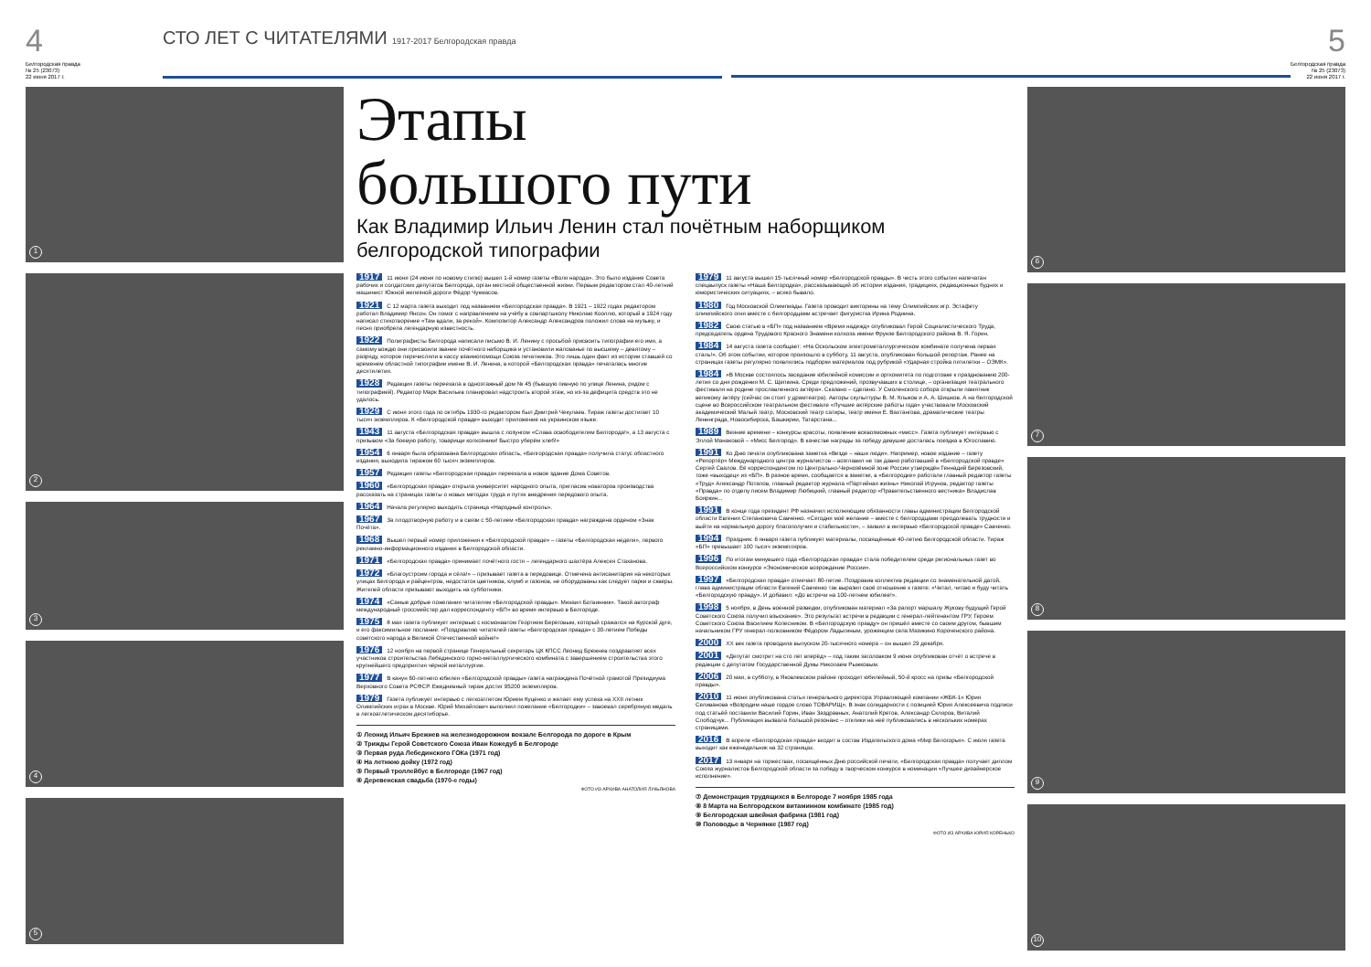4
Белгородская правда
№ 25 (23073)
22 июня 2017 г.
СТО ЛЕТ С ЧИТАТЕЛЯМИ 1917-2017 Белгородская правда
5
Белгородская правда
№ 25 (23073)
22 июня 2017 г.
1
2
3
4
5
Этапы
большого пути
Как Владимир Ильич Ленин стал почётным наборщиком белгородской типографии
1917 11 июня (24 июня по новому стилю) вышел 1-й номер газеты «Воля народа». Это было издание Совета рабочих и солдатских депутатов Белгорода, орган местной общественной жизни. Первым редактором стал 40-летний машинист Южной железной дороги Фёдор Чукмасов.
1921 С 12 марта газета выходит под названием «Белгородская правда». В 1921 – 1922 годах редактором работал Владимир Янсон. Он помог с направлением на учёбу в совпартшколу Николаю Кооллю, который в 1924 году написал стихотворение «Там вдали, за рекой». Композитор Александр Александров положил слова на музыку, и песня приобрела легендарную известность.
1922 Полиграфисты Белгорода написали письмо В. И. Ленину с просьбой присвоить типографии его имя, а самому вождю они присвоили звание почётного наборщика и установили жалованье по высшему – девятому – разряду, которое перечисляли в кассу взаимопомощи Союза печатников. Это лишь один факт из истории ставшей со временем областной типографии имени В. И. Ленина, в которой «Белгородская правда» печаталась многие десятилетия.
1928 Редакция газеты переехала в одноэтажный дом № 45 (бывшую пивную по улице Ленина, рядом с типографией). Редактор Марк Васильев планировал надстроить второй этаж, но из-за дефицита средств это не удалось.
1929 С июня этого года по октябрь 1930-го редактором был Дмитрий Чекулаев. Тираж газеты достигает 10 тысяч экземпляров. К «Белгородской правде» выходит приложение на украинском языке.
1943 11 августа «Белгородская правда» вышла с лозунгом «Слава освободителям Белгорода!», а 13 августа с призывом «За боевую работу, товарищи колхозники! Быстро уберём хлеб!»
1954 6 января была образована Белгородская область, «Белгородская правда» получила статус областного издания, выходила тиражом 60 тысяч экземпляров.
1957 Редакция газеты «Белгородская правда» переехала в новое здание Дома Советов.
1960 «Белгородская правда» открыла университет народного опыта, пригласив новаторов производства рассказать на страницах газеты о новых методах труда и путях внедрения передового опыта.
1964 Начала регулярно выходить страница «Народный контроль».
1967 За плодотворную работу и в связи с 50-летием «Белгородская правда» награждена орденом «Знак Почёта».
1968 Вышел первый номер приложения к «Белгородской правде» – газеты «Белгородская неделя», первого рекламно-информационного издания в Белгородской области.
1971 «Белгородская правда» принимает почётного гостя – легендарного шахтёра Алексея Стаханова.
1972 «Благоустроим города и сёла!» – призывает газета в передовице. Отмечена антисанитария на некоторых улицах Белгорода и райцентров, недостаток цветников, клумб и газонов, не оборудованы как следует парки и скверы. Жителей области призывают выходить на субботники.
1974 «Самые добрые пожелания читателям «Белгородской правды». Михаил Ботвинник». Такой автограф международный гроссмейстер дал корреспонденту «БП» во время интервью в Белгороде.
1975 8 мая газета публикует интервью с космонавтом Георгием Береговым, который сражался на Курской дуге, и его факсимильное послание: «Поздравляю читателей газеты «Белгородская правда» с 30-летием Победы советского народа в Великой Отечественной войне!»
1976 12 ноября на первой странице Генеральный секретарь ЦК КПСС Леонид Брежнев поздравляет всех участников строительства Лебединского горно-металлургического комбината с завершением строительства этого крупнейшего предприятия чёрной металлургии.
1977 В канун 60-летнего юбилея «Белгородской правды» газета награждена Почётной грамотой Президиума Верховного Совета РСФСР. Ежедневный тираж достиг 95200 экземпляров.
1979 Газета публикует интервью с легкоатлетом Юрием Куценко и желает ему успеха на XXII летних Олимпийских играх в Москве. Юрий Михайлович выполнил пожелание «Белгородки» – завоевал серебряную медаль в легкоатлетическом десятиборье.
① Леонид Ильич Брежнев на железнодорожном вокзале Белгорода по дороге в Крым
② Трижды Герой Советского Союза Иван Кожедуб в Белгороде
③ Первая руда Лебединского ГОКа (1971 год)
④ На летнюю дойку (1972 год)
⑤ Первый троллейбус в Белгороде (1967 год)
⑥ Деревенская свадьба (1970-е годы)
ФОТО ИЗ АРХИВА АНАТОЛИЯ ЛУКЬЯНОВА
1979 11 августа вышел 15-тысячный номер «Белгородской правды». В честь этого события напечатан спецвыпуск газеты «Наша Белгородка», рассказывающий об истории издания, традициях, редакционных буднях и юмористических ситуациях, – всяко бывало.
1980 Год Московской Олимпиады. Газета проводит викторины на тему Олимпийских игр. Эстафету олимпийского огня вместе с белгородцами встречает фигуристка Ирина Роднина.
1982 Свою статью в «БП» под названием «Время надежд» опубликовал Герой Социалистического Труда, председатель ордена Трудового Красного Знамени колхоза имени Фрунзе Белгородского района В. Я. Горин.
1984 14 августа газета сообщает: «На Оскольском электрометаллургическом комбинате получена первая сталь!». Об этом событии, которое произошло в субботу, 11 августа, опубликован большой репортаж. Ранее на страницах газеты регулярно появлялись подборки материалов под рубрикой «Ударная стройка пятилетки – ОЭМК».
1984 «В Москве состоялось заседание юбилейной комиссии и оргкомитета по подготовке к празднованию 200-летия со дня рождения М. С. Щепкина. Среди предложений, прозвучавших в столице, – организация театрального фестиваля на родине прославленного актёра». Сказано – сделано. У Смоленского собора открыли памятник великому актёру (сейчас он стоит у драмтеатра). Авторы скульптуры В. М. Клыков и А. А. Шишков. А на белгородской сцене во Всероссийском театральном фестивале «Лучшие актёрские работы года» участвовали Московский академический Малый театр, Московский театр сатиры, театр имени Е. Вахтангова, драматические театры Ленинграда, Новосибирска, Башкирии, Татарстана...
1989 Веяние времени – конкурсы красоты, появление всевозможных «мисс». Газета публикует интервью с Эллой Манаковой – «Мисс Белгород». В качестве награды за победу девушке досталась поездка в Югославию.
1991 Ко Дню печати опубликована заметка «Везде – наши люди». Например, новое издание – газету «Репортёр» Международного центра журналистов – возглавил не так давно работавший в «Белгородской правде» Сергей Свалов. Её корреспондентом по Центрально-Чернозёмной зоне России утверждён Геннадий Березовский, тоже «выходец» из «БП». В разное время, сообщается в заметке, в «Белгородке» работали главный редактор газеты «Труд» Александр Потапов, главный редактор журнала «Партийная жизнь» Николай Игрунов, редактор газеты «Правда» по отделу писем Владимир Любицкий, главный редактор «Правительственного вестника» Владислав Бояркин...
1991 В конце года президент РФ назначил исполняющим обязанности главы администрации Белгородской области Евгения Степановича Савченко. «Сегодня моё желание – вместе с белгородцами преодолевать трудности и выйти на нормальную дорогу благополучия и стабильности», – заявил в интервью «Белгородской правде» Савченко.
1994 Праздник: 6 января газета публикует материалы, посвящённые 40-летию Белгородской области. Тираж «БП» превышает 100 тысяч экземпляров.
1996 По итогам минувшего года «Белгородская правда» стала победителем среди региональных газет во Всероссийском конкурсе «Экономическое возрождение России».
1997 «Белгородская правда» отмечает 80-летие. Поздравив коллектив редакции со знаменательной датой, глава администрации области Евгений Савченко так выразил своё отношение к газете: «Читал, читаю и буду читать «Белгородскую правду». И добавил: «До встречи на 100-летнем юбилее!».
1998 5 ноября, в День военной разведки, опубликован материал «За рапорт маршалу Жукову будущий Герой Советского Союза получил взыскание». Это результат встречи в редакции с генерал-лейтенантом ГРУ, Героем Советского Союза Василием Колесником. В «Белгородскую правду» он пришёл вместе со своим другом, бывшим начальником ГРУ генерал-полковником Фёдором Ладыгиным, уроженцем села Мазикино Короченского района.
2000 XX век газета проводила выпуском 20-тысячного номера – он вышел 29 декабря.
2001 «Депутат смотрит на сто лет вперёд» – под таким заголовком 9 июня опубликован отчёт о встрече в редакции с депутатом Государственной Думы Николаем Рыжковым.
2006 20 мая, в субботу, в Яковлевском районе проходит юбилейный, 50-й кросс на призы «Белгородской правды».
2010 11 июня опубликована статья генерального директора Управляющей компании «ЖБК-1» Юрия Селиванова «Возродим наше гордое слово ТОВАРИЩ». В знак солидарности с позицией Юрия Алексеевича подписи под статьёй поставили Василий Горин, Иван Заздравных, Анатолий Кретов, Александр Скляров, Виталий Слободчук... Публикация вызвала большой резонанс – отклики на неё публиковались в нескольких номерах страницами.
2016 В апреле «Белгородская правда» входит в состав Издательского дома «Мир Белогорья». С июля газета выходит как еженедельник на 32 страницах.
2017 13 января на торжествах, посвящённых Дню российской печати, «Белгородская правда» получает диплом Союза журналистов Белгородской области за победу в творческом конкурсе в номинации «Лучшее дизайнерское исполнение».
⑦ Демонстрация трудящихся в Белгороде 7 ноября 1985 года
⑧ 8 Марта на Белгородском витаминном комбинате (1985 год)
⑨ Белгородская швейная фабрика (1981 год)
⑩ Половодье в Чернянке (1987 год)
ФОТО ИЗ АРХИВА ЮРИЯ КОРЕНЬКО
6
7
8
9
10